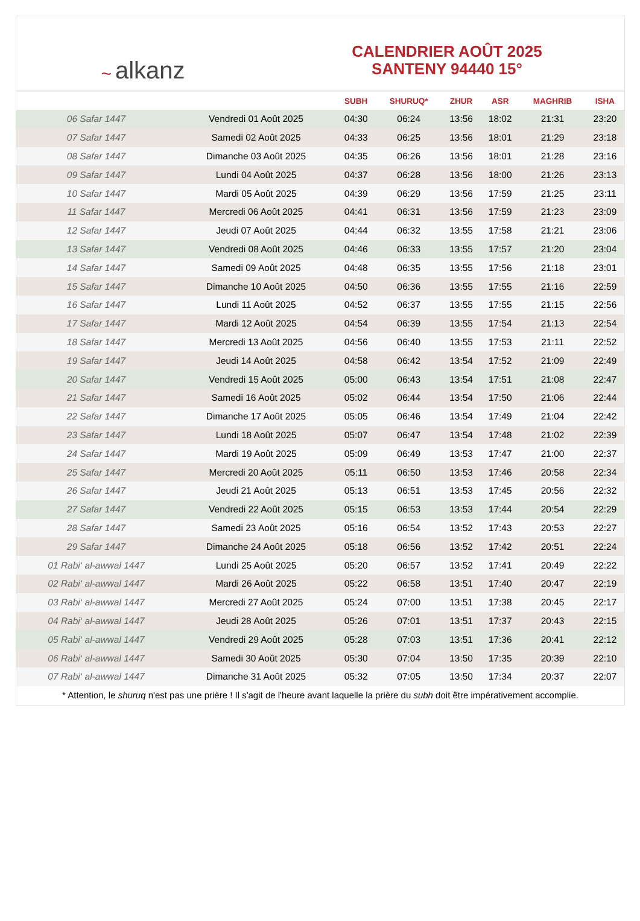~ alkanz
CALENDRIER AOÛT 2025
SANTENY 94440 15°
| | | SUBH | SHURUQ* | ZHUR | ASR | MAGHRIB | ISHA |
| --- | --- | --- | --- | --- | --- | --- | --- |
| 06 Safar 1447 | Vendredi 01 Août 2025 | 04:30 | 06:24 | 13:56 | 18:02 | 21:31 | 23:20 |
| 07 Safar 1447 | Samedi 02 Août 2025 | 04:33 | 06:25 | 13:56 | 18:01 | 21:29 | 23:18 |
| 08 Safar 1447 | Dimanche 03 Août 2025 | 04:35 | 06:26 | 13:56 | 18:01 | 21:28 | 23:16 |
| 09 Safar 1447 | Lundi 04 Août 2025 | 04:37 | 06:28 | 13:56 | 18:00 | 21:26 | 23:13 |
| 10 Safar 1447 | Mardi 05 Août 2025 | 04:39 | 06:29 | 13:56 | 17:59 | 21:25 | 23:11 |
| 11 Safar 1447 | Mercredi 06 Août 2025 | 04:41 | 06:31 | 13:56 | 17:59 | 21:23 | 23:09 |
| 12 Safar 1447 | Jeudi 07 Août 2025 | 04:44 | 06:32 | 13:55 | 17:58 | 21:21 | 23:06 |
| 13 Safar 1447 | Vendredi 08 Août 2025 | 04:46 | 06:33 | 13:55 | 17:57 | 21:20 | 23:04 |
| 14 Safar 1447 | Samedi 09 Août 2025 | 04:48 | 06:35 | 13:55 | 17:56 | 21:18 | 23:01 |
| 15 Safar 1447 | Dimanche 10 Août 2025 | 04:50 | 06:36 | 13:55 | 17:55 | 21:16 | 22:59 |
| 16 Safar 1447 | Lundi 11 Août 2025 | 04:52 | 06:37 | 13:55 | 17:55 | 21:15 | 22:56 |
| 17 Safar 1447 | Mardi 12 Août 2025 | 04:54 | 06:39 | 13:55 | 17:54 | 21:13 | 22:54 |
| 18 Safar 1447 | Mercredi 13 Août 2025 | 04:56 | 06:40 | 13:55 | 17:53 | 21:11 | 22:52 |
| 19 Safar 1447 | Jeudi 14 Août 2025 | 04:58 | 06:42 | 13:54 | 17:52 | 21:09 | 22:49 |
| 20 Safar 1447 | Vendredi 15 Août 2025 | 05:00 | 06:43 | 13:54 | 17:51 | 21:08 | 22:47 |
| 21 Safar 1447 | Samedi 16 Août 2025 | 05:02 | 06:44 | 13:54 | 17:50 | 21:06 | 22:44 |
| 22 Safar 1447 | Dimanche 17 Août 2025 | 05:05 | 06:46 | 13:54 | 17:49 | 21:04 | 22:42 |
| 23 Safar 1447 | Lundi 18 Août 2025 | 05:07 | 06:47 | 13:54 | 17:48 | 21:02 | 22:39 |
| 24 Safar 1447 | Mardi 19 Août 2025 | 05:09 | 06:49 | 13:53 | 17:47 | 21:00 | 22:37 |
| 25 Safar 1447 | Mercredi 20 Août 2025 | 05:11 | 06:50 | 13:53 | 17:46 | 20:58 | 22:34 |
| 26 Safar 1447 | Jeudi 21 Août 2025 | 05:13 | 06:51 | 13:53 | 17:45 | 20:56 | 22:32 |
| 27 Safar 1447 | Vendredi 22 Août 2025 | 05:15 | 06:53 | 13:53 | 17:44 | 20:54 | 22:29 |
| 28 Safar 1447 | Samedi 23 Août 2025 | 05:16 | 06:54 | 13:52 | 17:43 | 20:53 | 22:27 |
| 29 Safar 1447 | Dimanche 24 Août 2025 | 05:18 | 06:56 | 13:52 | 17:42 | 20:51 | 22:24 |
| 01 Rabi‘ al-awwal 1447 | Lundi 25 Août 2025 | 05:20 | 06:57 | 13:52 | 17:41 | 20:49 | 22:22 |
| 02 Rabi‘ al-awwal 1447 | Mardi 26 Août 2025 | 05:22 | 06:58 | 13:51 | 17:40 | 20:47 | 22:19 |
| 03 Rabi‘ al-awwal 1447 | Mercredi 27 Août 2025 | 05:24 | 07:00 | 13:51 | 17:38 | 20:45 | 22:17 |
| 04 Rabi‘ al-awwal 1447 | Jeudi 28 Août 2025 | 05:26 | 07:01 | 13:51 | 17:37 | 20:43 | 22:15 |
| 05 Rabi‘ al-awwal 1447 | Vendredi 29 Août 2025 | 05:28 | 07:03 | 13:51 | 17:36 | 20:41 | 22:12 |
| 06 Rabi‘ al-awwal 1447 | Samedi 30 Août 2025 | 05:30 | 07:04 | 13:50 | 17:35 | 20:39 | 22:10 |
| 07 Rabi‘ al-awwal 1447 | Dimanche 31 Août 2025 | 05:32 | 07:05 | 13:50 | 17:34 | 20:37 | 22:07 |
* Attention, le shuruq n'est pas une prière ! Il s'agit de l'heure avant laquelle la prière du subh doit être impérativement accomplie.